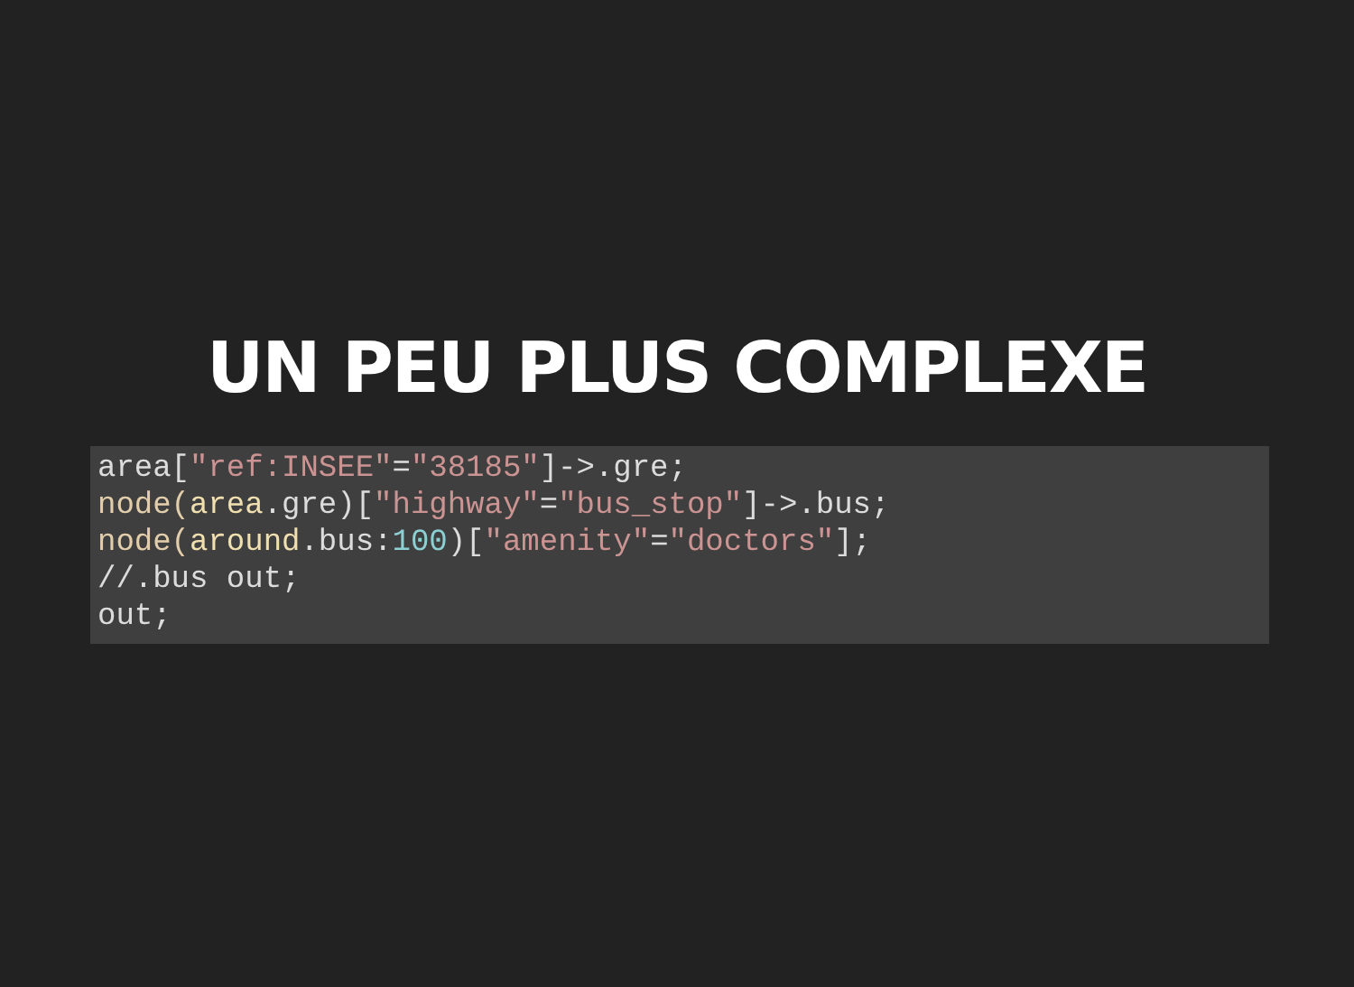UN PEU PLUS COMPLEXE
area["ref:INSEE"="38185"]->.gre;
node(area.gre)["highway"="bus_stop"]->.bus;
node(around.bus:100)["amenity"="doctors"];
//.bus out;
out;